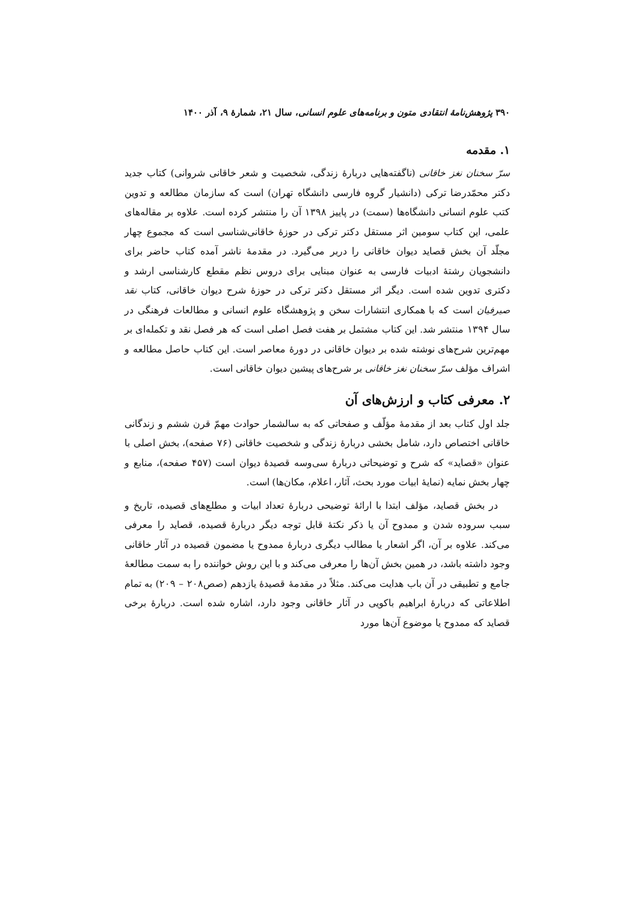۳۹۰ پژوهش‌نامهٔ انتقادی متون و برنامه‌های علوم انسانی، سال ۲۱، شمارهٔ ۹، آذر ۱۴۰۰
۱. مقدمه
سرّ سخنان نغز خاقانی (ناگفته‌هایی دربارهٔ زندگی، شخصیت و شعر خاقانی شروانی) کتاب جدید دکتر محمّدرضا ترکی (دانشیار گروه فارسی دانشگاه تهران) است که سازمان مطالعه و تدوین کتب علوم انسانی دانشگاه‌ها (سمت) در پاییز ۱۳۹۸ آن را منتشر کرده است. علاوه بر مقاله‌های علمی، این کتاب سومین اثر مستقل دکتر ترکی در حوزهٔ خاقانی‌شناسی است که مجموع چهار مجلّد آن بخش قصاید دیوان خاقانی را دربر می‌گیرد. در مقدمهٔ ناشر آمده کتاب حاضر برای دانشجویان رشتهٔ ادبیات فارسی به عنوان مبنایی برای دروس نظم مقطع کارشناسی ارشد و دکتری تدوین شده است. دیگر اثر مستقل دکتر ترکی در حوزهٔ شرح دیوان خاقانی، کتاب نقد صیرفیان است که با همکاری انتشارات سخن و پژوهشگاه علوم انسانی و مطالعات فرهنگی در سال ۱۳۹۴ منتشر شد. این کتاب مشتمل بر هفت فصل اصلی است که هر فصل نقد و تکمله‌ای بر مهم‌ترین شرح‌های نوشته شده بر دیوان خاقانی در دورهٔ معاصر است. این کتاب حاصل مطالعه و اشراف مؤلف سرّ سخنان نغز خاقانی بر شرح‌های پیشین دیوان خاقانی است.
۲. معرفی کتاب و ارزش‌های آن
جلد اول کتاب بعد از مقدمهٔ مؤلّف و صفحاتی که به سالشمار حوادث مهمّ قرن ششم و زندگانی خاقانی اختصاص دارد، شامل بخشی دربارهٔ زندگی و شخصیت خاقانی (۷۶ صفحه)، بخش اصلی با عنوان «قصاید» که شرح و توضیحاتی دربارهٔ سی‌وسه قصیدهٔ دیوان است (۴۵۷ صفحه)، منابع و چهار بخش نمایه (نمایهٔ ابیات مورد بحث، آثار، اعلام، مکان‌ها) است.
در بخش قصاید، مؤلف ابتدا با ارائهٔ توضیحی دربارهٔ تعداد ابیات و مطلع‌های قصیده، تاریخ و سبب سروده شدن و ممدوح آن یا ذکر نکتهٔ قابل توجه دیگر دربارهٔ قصیده، قصاید را معرفی می‌کند. علاوه بر آن، اگر اشعار یا مطالب دیگری دربارهٔ ممدوح یا مضمون قصیده در آثار خاقانی وجود داشته باشد، در همین بخش آن‌ها را معرفی می‌کند و با این روش خواننده را به سمت مطالعهٔ جامع و تطبیقی در آن باب هدایت می‌کند. مثلاً در مقدمهٔ قصیدهٔ یازدهم (صص۲۰۸ – ۲۰۹) به تمام اطلاعاتی که دربارهٔ ابراهیم باکویی در آثار خاقانی وجود دارد، اشاره شده است. دربارهٔ برخی قصاید که ممدوح یا موضوع آن‌ها مورد